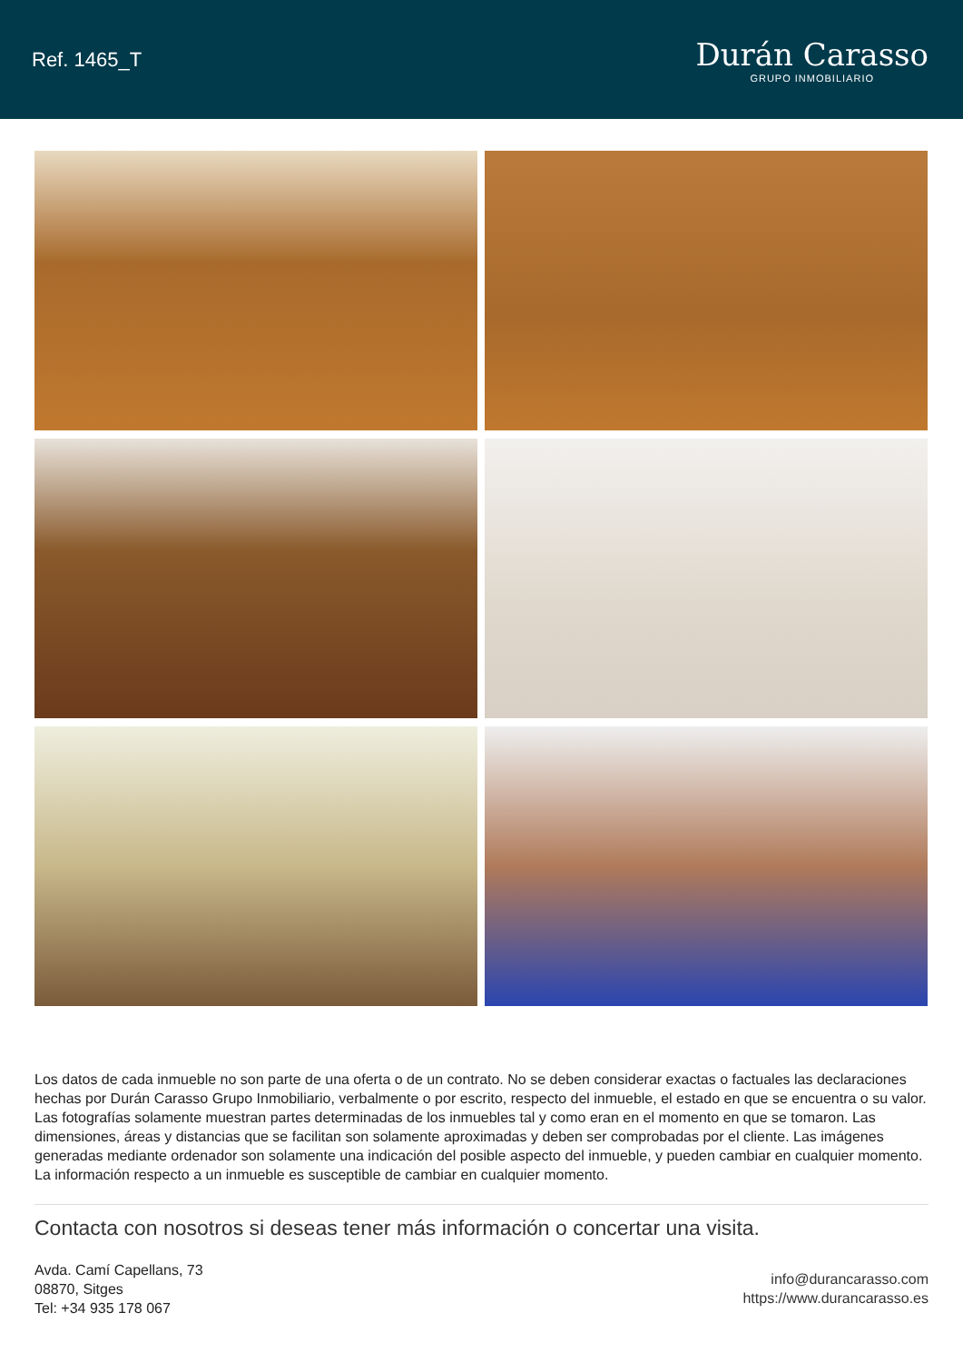Ref. 1465_T
Durán Carasso
GRUPO INMOBILIARIO
Los datos de cada inmueble no son parte de una oferta o de un contrato. No se deben considerar exactas o factuales las declaraciones hechas por Durán Carasso Grupo Inmobiliario, verbalmente o por escrito, respecto del inmueble, el estado en que se encuentra o su valor. Las fotografías solamente muestran partes determinadas de los inmuebles tal y como eran en el momento en que se tomaron. Las dimensiones, áreas y distancias que se facilitan son solamente aproximadas y deben ser comprobadas por el cliente. Las imágenes generadas mediante ordenador son solamente una indicación del posible aspecto del inmueble, y pueden cambiar en cualquier momento. La información respecto a un inmueble es susceptible de cambiar en cualquier momento.
Contacta con nosotros si deseas tener más información o concertar una visita.
Avda. Camí Capellans, 73
08870, Sitges
Tel: +34 935 178 067
info@durancarasso.com
https://www.durancarasso.es